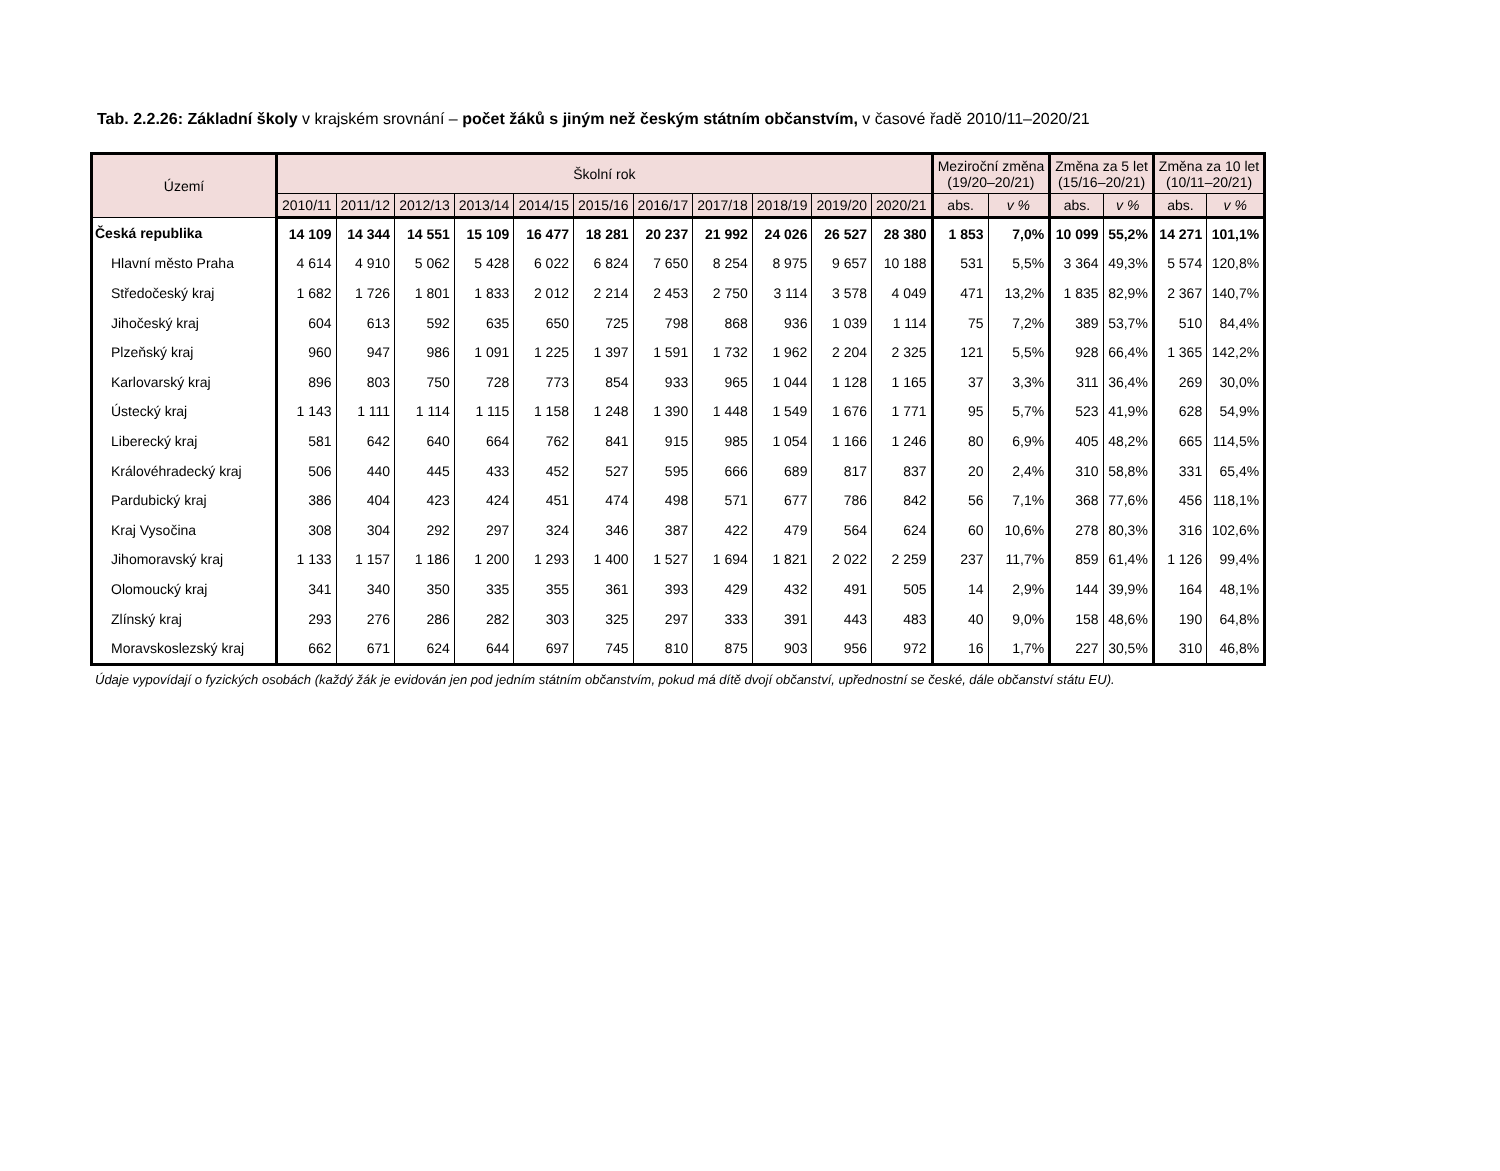Tab. 2.2.26: Základní školy v krajském srovnání – počet žáků s jiným než českým státním občanstvím, v časové řadě 2010/11–2020/21
| Území | Školní rok | | | | | | | | | | | Meziroční změna (19/20–20/21) | | Změna za 5 let (15/16–20/21) | | Změna za 10 let (10/11–20/21) | |
| --- | --- | --- | --- | --- | --- | --- | --- | --- | --- | --- | --- | --- | --- | --- | --- | --- | --- |
| | 2010/11 | 2011/12 | 2012/13 | 2013/14 | 2014/15 | 2015/16 | 2016/17 | 2017/18 | 2018/19 | 2019/20 | 2020/21 | abs. | v % | abs. | v % | abs. | v % |
| Česká republika | 14 109 | 14 344 | 14 551 | 15 109 | 16 477 | 18 281 | 20 237 | 21 992 | 24 026 | 26 527 | 28 380 | 1 853 | 7,0% | 10 099 | 55,2% | 14 271 | 101,1% |
| Hlavní město Praha | 4 614 | 4 910 | 5 062 | 5 428 | 6 022 | 6 824 | 7 650 | 8 254 | 8 975 | 9 657 | 10 188 | 531 | 5,5% | 3 364 | 49,3% | 5 574 | 120,8% |
| Středočeský kraj | 1 682 | 1 726 | 1 801 | 1 833 | 2 012 | 2 214 | 2 453 | 2 750 | 3 114 | 3 578 | 4 049 | 471 | 13,2% | 1 835 | 82,9% | 2 367 | 140,7% |
| Jihočeský kraj | 604 | 613 | 592 | 635 | 650 | 725 | 798 | 868 | 936 | 1 039 | 1 114 | 75 | 7,2% | 389 | 53,7% | 510 | 84,4% |
| Plzeňský kraj | 960 | 947 | 986 | 1 091 | 1 225 | 1 397 | 1 591 | 1 732 | 1 962 | 2 204 | 2 325 | 121 | 5,5% | 928 | 66,4% | 1 365 | 142,2% |
| Karlovarský kraj | 896 | 803 | 750 | 728 | 773 | 854 | 933 | 965 | 1 044 | 1 128 | 1 165 | 37 | 3,3% | 311 | 36,4% | 269 | 30,0% |
| Ústecký kraj | 1 143 | 1 111 | 1 114 | 1 115 | 1 158 | 1 248 | 1 390 | 1 448 | 1 549 | 1 676 | 1 771 | 95 | 5,7% | 523 | 41,9% | 628 | 54,9% |
| Liberecký kraj | 581 | 642 | 640 | 664 | 762 | 841 | 915 | 985 | 1 054 | 1 166 | 1 246 | 80 | 6,9% | 405 | 48,2% | 665 | 114,5% |
| Královéhradecký kraj | 506 | 440 | 445 | 433 | 452 | 527 | 595 | 666 | 689 | 817 | 837 | 20 | 2,4% | 310 | 58,8% | 331 | 65,4% |
| Pardubický kraj | 386 | 404 | 423 | 424 | 451 | 474 | 498 | 571 | 677 | 786 | 842 | 56 | 7,1% | 368 | 77,6% | 456 | 118,1% |
| Kraj Vysočina | 308 | 304 | 292 | 297 | 324 | 346 | 387 | 422 | 479 | 564 | 624 | 60 | 10,6% | 278 | 80,3% | 316 | 102,6% |
| Jihomoravský kraj | 1 133 | 1 157 | 1 186 | 1 200 | 1 293 | 1 400 | 1 527 | 1 694 | 1 821 | 2 022 | 2 259 | 237 | 11,7% | 859 | 61,4% | 1 126 | 99,4% |
| Olomoucký kraj | 341 | 340 | 350 | 335 | 355 | 361 | 393 | 429 | 432 | 491 | 505 | 14 | 2,9% | 144 | 39,9% | 164 | 48,1% |
| Zlínský kraj | 293 | 276 | 286 | 282 | 303 | 325 | 297 | 333 | 391 | 443 | 483 | 40 | 9,0% | 158 | 48,6% | 190 | 64,8% |
| Moravskoslezský kraj | 662 | 671 | 624 | 644 | 697 | 745 | 810 | 875 | 903 | 956 | 972 | 16 | 1,7% | 227 | 30,5% | 310 | 46,8% |
Údaje vypovídají o fyzických osobách (každý žák je evidován jen pod jedním státním občanstvím, pokud má dítě dvojí občanství, upřednostní se české, dále občanství státu EU).